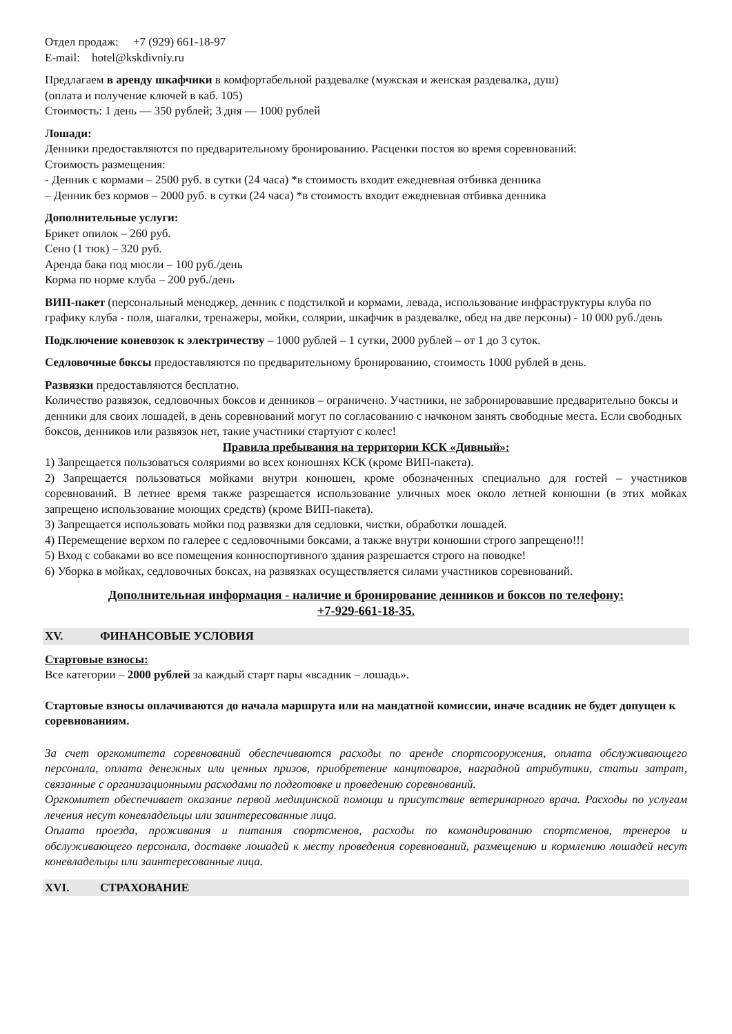Отдел продаж: +7 (929) 661-18-97
E-mail: hotel@kskdivniy.ru
Предлагаем в аренду шкафчики в комфортабельной раздевалке (мужская и женская раздевалка, душ)
(оплата и получение ключей в каб. 105)
Стоимость: 1 день — 350 рублей; 3 дня — 1000 рублей
Лошади:
Денники предоставляются по предварительному бронированию. Расценки постоя во время соревнований:
Стоимость размещения:
- Денник с кормами – 2500 руб. в сутки (24 часа) *в стоимость входит ежедневная отбивка денника
– Денник без кормов – 2000 руб. в сутки (24 часа) *в стоимость входит ежедневная отбивка денника
Дополнительные услуги:
Брикет опилок – 260 руб.
Сено (1 тюк) – 320 руб.
Аренда бака под мюсли – 100 руб./день
Корма по норме клуба – 200 руб./день
ВИП-пакет (персональный менеджер, денник с подстилкой и кормами, левада, использование инфраструктуры клуба по графику клуба - поля, шагалки, тренажеры, мойки, солярии, шкафчик в раздевалке, обед на две персоны) - 10 000 руб./день
Подключение коневозок к электричеству – 1000 рублей – 1 сутки, 2000 рублей – от 1 до 3 суток.
Седловочные боксы предоставляются по предварительному бронированию, стоимость 1000 рублей в день.
Развязки предоставляются бесплатно.
Количество развязок, седловочных боксов и денников – ограничено. Участники, не забронировавшие предварительно боксы и денники для своих лошадей, в день соревнований могут по согласованию с начконом занять свободные места. Если свободных боксов, денников или развязок нет, такие участники стартуют с колес!
Правила пребывания на территории КСК «Дивный»:
1) Запрещается пользоваться соляриями во всех конюшнях КСК (кроме ВИП-пакета).
2) Запрещается пользоваться мойками внутри конюшен, кроме обозначенных специально для гостей – участников соревнований. В летнее время также разрешается использование уличных моек около летней конюшни (в этих мойках запрещено использование моющих средств) (кроме ВИП-пакета).
3) Запрещается использовать мойки под развязки для седловки, чистки, обработки лошадей.
4) Перемещение верхом по галерее с седловочными боксами, а также внутри конюшни строго запрещено!!!
5) Вход с собаками во все помещения конноспортивного здания разрешается строго на поводке!
6) Уборка в мойках, седловочных боксах, на развязках осуществляется силами участников соревнований.
Дополнительная информация - наличие и бронирование денников и боксов по телефону:
+7-929-661-18-35.
XV. ФИНАНСОВЫЕ УСЛОВИЯ
Стартовые взносы:
Все категории – 2000 рублей за каждый старт пары «всадник – лошадь».
Стартовые взносы оплачиваются до начала маршрута или на мандатной комиссии, иначе всадник не будет допущен к соревнованиям.
За счет оргкомитета соревнований обеспечиваются расходы по аренде спортсооружения, оплата обслуживающего персонала, оплата денежных или ценных призов, приобретение канцтоваров, наградной атрибутики, статьи затрат, связанные с организационными расходами по подготовке и проведению соревнований.
Оргкомитет обеспечивает оказание первой медицинской помощи и присутствие ветеринарного врача. Расходы по услугам лечения несут коневладельцы или заинтересованные лица.
Оплата проезда, проживания и питания спортсменов, расходы по командированию спортсменов, тренеров и обслуживающего персонала, доставке лошадей к месту проведения соревнований, размещению и кормлению лошадей несут коневладельцы или заинтересованные лица.
XVI. СТРАХОВАНИЕ